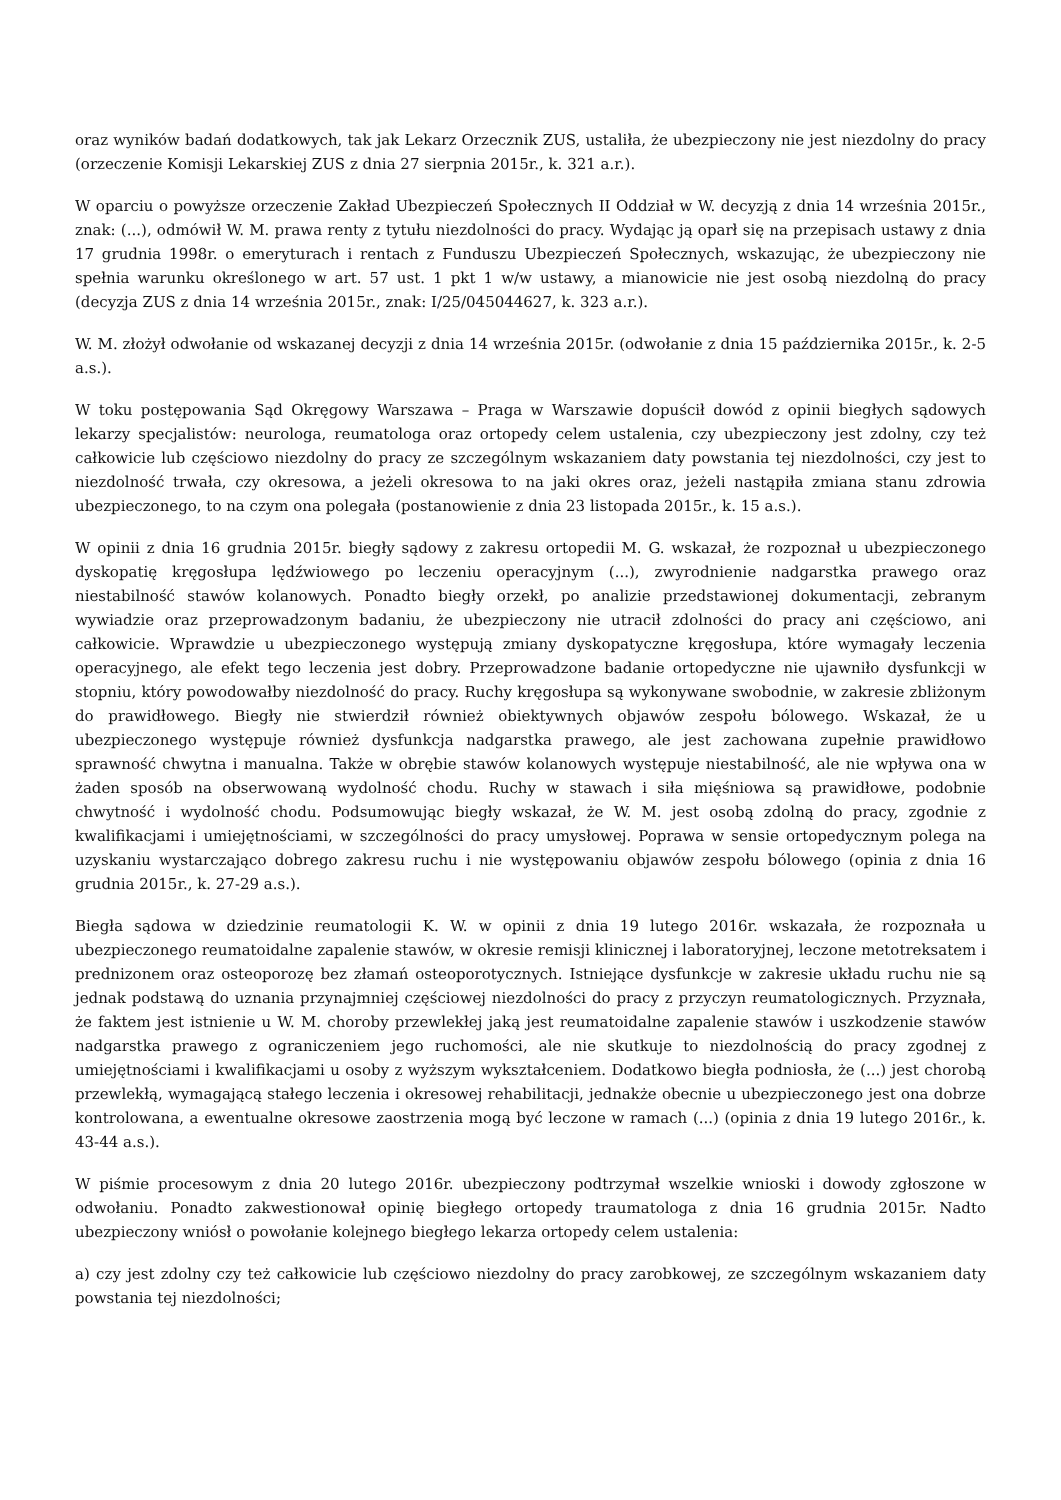oraz wyników badań dodatkowych, tak jak Lekarz Orzecznik ZUS, ustaliła, że ubezpieczony nie jest niezdolny do pracy (orzeczenie Komisji Lekarskiej ZUS z dnia 27 sierpnia 2015r., k. 321 a.r.).
W oparciu o powyższe orzeczenie Zakład Ubezpieczeń Społecznych II Oddział w W. decyzją z dnia 14 września 2015r., znak: (...), odmówił W. M. prawa renty z tytułu niezdolności do pracy. Wydając ją oparł się na przepisach ustawy z dnia 17 grudnia 1998r. o emeryturach i rentach z Funduszu Ubezpieczeń Społecznych, wskazując, że ubezpieczony nie spełnia warunku określonego w art. 57 ust. 1 pkt 1 w/w ustawy, a mianowicie nie jest osobą niezdolną do pracy (decyzja ZUS z dnia 14 września 2015r., znak: I/25/045044627, k. 323 a.r.).
W. M. złożył odwołanie od wskazanej decyzji z dnia 14 września 2015r. (odwołanie z dnia 15 października 2015r., k. 2-5 a.s.).
W toku postępowania Sąd Okręgowy Warszawa – Praga w Warszawie dopuścił dowód z opinii biegłych sądowych lekarzy specjalistów: neurologa, reumatologa oraz ortopedy celem ustalenia, czy ubezpieczony jest zdolny, czy też całkowicie lub częściowo niezdolny do pracy ze szczególnym wskazaniem daty powstania tej niezdolności, czy jest to niezdolność trwała, czy okresowa, a jeżeli okresowa to na jaki okres oraz, jeżeli nastąpiła zmiana stanu zdrowia ubezpieczonego, to na czym ona polegała (postanowienie z dnia 23 listopada 2015r., k. 15 a.s.).
W opinii z dnia 16 grudnia 2015r. biegły sądowy z zakresu ortopedii M. G. wskazał, że rozpoznał u ubezpieczonego dyskopatię kręgosłupa lędźwiowego po leczeniu operacyjnym (...), zwyrodnienie nadgarstka prawego oraz niestabilność stawów kolanowych. Ponadto biegły orzekł, po analizie przedstawionej dokumentacji, zebranym wywiadzie oraz przeprowadzonym badaniu, że ubezpieczony nie utracił zdolności do pracy ani częściowo, ani całkowicie. Wprawdzie u ubezpieczonego występują zmiany dyskopatyczne kręgosłupa, które wymagały leczenia operacyjnego, ale efekt tego leczenia jest dobry. Przeprowadzone badanie ortopedyczne nie ujawniło dysfunkcji w stopniu, który powodowałby niezdolność do pracy. Ruchy kręgosłupa są wykonywane swobodnie, w zakresie zbliżonym do prawidłowego. Biegły nie stwierdził również obiektywnych objawów zespołu bólowego. Wskazał, że u ubezpieczonego występuje również dysfunkcja nadgarstka prawego, ale jest zachowana zupełnie prawidłowo sprawność chwytna i manualna. Także w obrębie stawów kolanowych występuje niestabilność, ale nie wpływa ona w żaden sposób na obserwowaną wydolność chodu. Ruchy w stawach i siła mięśniowa są prawidłowe, podobnie chwytność i wydolność chodu. Podsumowując biegły wskazał, że W. M. jest osobą zdolną do pracy, zgodnie z kwalifikacjami i umiejętnościami, w szczególności do pracy umysłowej. Poprawa w sensie ortopedycznym polega na uzyskaniu wystarczająco dobrego zakresu ruchu i nie występowaniu objawów zespołu bólowego (opinia z dnia 16 grudnia 2015r., k. 27-29 a.s.).
Biegła sądowa w dziedzinie reumatologii K. W. w opinii z dnia 19 lutego 2016r. wskazała, że rozpoznała u ubezpieczonego reumatoidalne zapalenie stawów, w okresie remisji klinicznej i laboratoryjnej, leczone metotreksatem i prednizonem oraz osteoporozę bez złamań osteoporotycznych. Istniejące dysfunkcje w zakresie układu ruchu nie są jednak podstawą do uznania przynajmniej częściowej niezdolności do pracy z przyczyn reumatologicznych. Przyznała, że faktem jest istnienie u W. M. choroby przewlekłej jaką jest reumatoidalne zapalenie stawów i uszkodzenie stawów nadgarstka prawego z ograniczeniem jego ruchomości, ale nie skutkuje to niezdolnością do pracy zgodnej z umiejętnościami i kwalifikacjami u osoby z wyższym wykształceniem. Dodatkowo biegła podniosła, że (...) jest chorobą przewlekłą, wymagającą stałego leczenia i okresowej rehabilitacji, jednakże obecnie u ubezpieczonego jest ona dobrze kontrolowana, a ewentualne okresowe zaostrzenia mogą być leczone w ramach (...) (opinia z dnia 19 lutego 2016r., k. 43-44 a.s.).
W piśmie procesowym z dnia 20 lutego 2016r. ubezpieczony podtrzymał wszelkie wnioski i dowody zgłoszone w odwołaniu. Ponadto zakwestionował opinię biegłego ortopedy traumatologa z dnia 16 grudnia 2015r. Nadto ubezpieczony wniósł o powołanie kolejnego biegłego lekarza ortopedy celem ustalenia:
a) czy jest zdolny czy też całkowicie lub częściowo niezdolny do pracy zarobkowej, ze szczególnym wskazaniem daty powstania tej niezdolności;